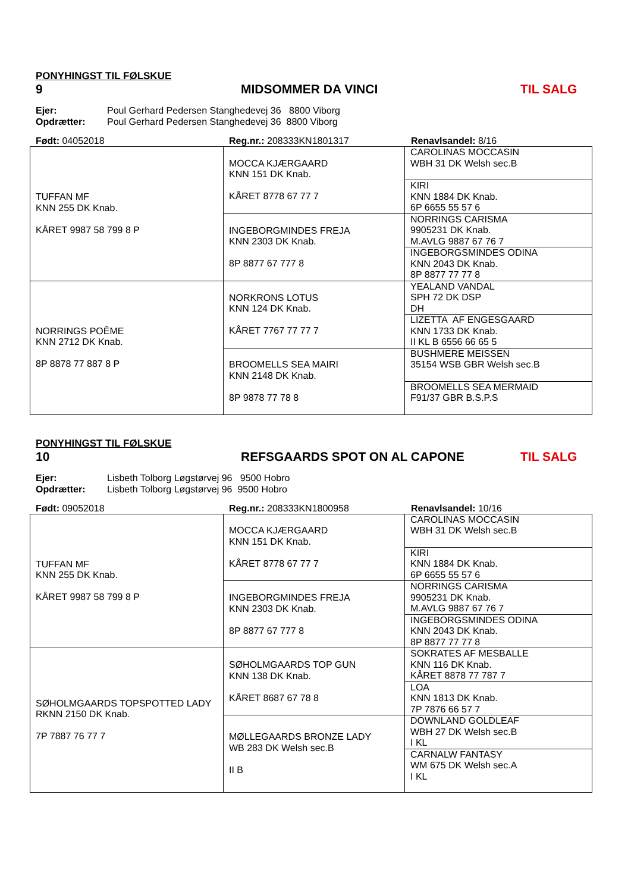PONYHINGST TIL FØLSKUE
9 MIDSOMMER DA VINCI TIL SALG
Ejer: Poul Gerhard Pedersen Stanghedevej 36 8800 Viborg Opdrætter: Poul Gerhard Pedersen Stanghedevej 36 8800 Viborg
Født: 04052018 Reg.nr.: 208333KN1801317 Renavlsandel: 8/16
| TUFFAN MF KNN 255 DK Knab. KÅRET 9987 58 799 8 P | MOCCA KJÆRGAARD KNN 151 DK Knab. KÅRET 8778 67 77 7 | CAROLINAS MOCCASIN WBH 31 DK Welsh sec.B |
| | | KIRI KNN 1884 DK Knab. 6P 6655 55 57 6 |
| | INGEBORGMINDES FREJA KNN 2303 DK Knab. 8P 8877 67 777 8 | NORRINGS CARISMA 9905231 DK Knab. M.AVLG 9887 67 76 7 |
| | | INGEBORGSMINDES ODINA KNN 2043 DK Knab. 8P 8877 77 77 8 |
| NORRINGS POÊME KNN 2712 DK Knab. 8P 8878 77 887 8 P | NORKRONS LOTUS KNN 124 DK Knab. KÅRET 7767 77 77 7 | YEALAND VANDAL SPH 72 DK DSP DH |
| | | LIZETTA AF ENGESGAARD KNN 1733 DK Knab. II KL B 6556 66 65 5 |
| | BROOMELLS SEA MAIRI KNN 2148 DK Knab. 8P 9878 77 78 8 | BUSHMERE MEISSEN 35154 WSB GBR Welsh sec.B |
| | | BROOMELLS SEA MERMAID F91/37 GBR B.S.P.S |
PONYHINGST TIL FØLSKUE
10 REFSGAARDS SPOT ON AL CAPONE TIL SALG
Ejer: Lisbeth Tolborg Løgstørvej 96 9500 Hobro Opdrætter: Lisbeth Tolborg Løgstørvej 96 9500 Hobro
Født: 09052018 Reg.nr.: 208333KN1800958 Renavlsandel: 10/16
| TUFFAN MF KNN 255 DK Knab. KÅRET 9987 58 799 8 P | MOCCA KJÆRGAARD KNN 151 DK Knab. KÅRET 8778 67 77 7 | CAROLINAS MOCCASIN WBH 31 DK Welsh sec.B |
| | | KIRI KNN 1884 DK Knab. 6P 6655 55 57 6 |
| | INGEBORGMINDES FREJA KNN 2303 DK Knab. 8P 8877 67 777 8 | NORRINGS CARISMA 9905231 DK Knab. M.AVLG 9887 67 76 7 |
| | | INGEBORGSMINDES ODINA KNN 2043 DK Knab. 8P 8877 77 77 8 |
| SØHOLMGAARDS TOPSPOTTED LADY RKNN 2150 DK Knab. 7P 7887 76 77 7 | SØHOLMGAARDS TOP GUN KNN 138 DK Knab. KÅRET 8687 67 78 8 | SOKRATES AF MESBALLE KNN 116 DK Knab. KÅRET 8878 77 787 7 |
| | | LOA KNN 1813 DK Knab. 7P 7876 66 57 7 |
| | MØLLEGAARDS BRONZE LADY WB 283 DK Welsh sec.B II B | DOWNLAND GOLDLEAF WBH 27 DK Welsh sec.B I KL |
| | | CARNALW FANTASY WM 675 DK Welsh sec.A I KL |